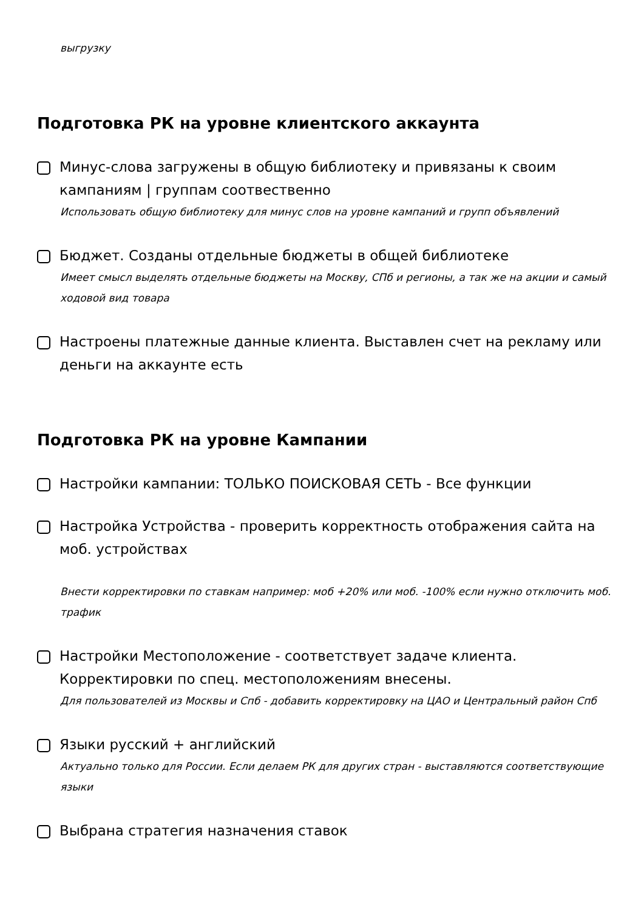выгрузку
Подготовка РК на уровне клиентского аккаунта
Минус-слова загружены в общую библиотеку и привязаны к своим кампаниям | группам соотвественно
Использовать общую библиотеку для минус слов на уровне кампаний и групп объявлений
Бюджет. Созданы отдельные бюджеты в общей библиотеке
Имеет смысл выделять отдельные бюджеты на Москву, СПб и регионы, а так же на акции и самый ходовой вид товара
Настроены платежные данные клиента. Выставлен счет на рекламу или деньги на аккаунте есть
Подготовка РК на уровне Кампании
Настройки кампании: ТОЛЬКО ПОИСКОВАЯ СЕТЬ - Все функции
Настройка Устройства - проверить корректность отображения сайта на моб. устройствах
Внести корректировки по ставкам например: моб +20% или моб. -100% если нужно отключить моб. трафик
Настройки Местоположение - соответствует задаче клиента. Корректировки по спец. местоположениям внесены.
Для пользователей из Москвы и Спб - добавить корректировку на ЦАО и Центральный район Спб
Языки русский + английский
Актуально только для России. Если делаем РК для других стран - выставляются соответствующие языки
Выбрана стратегия назначения ставок